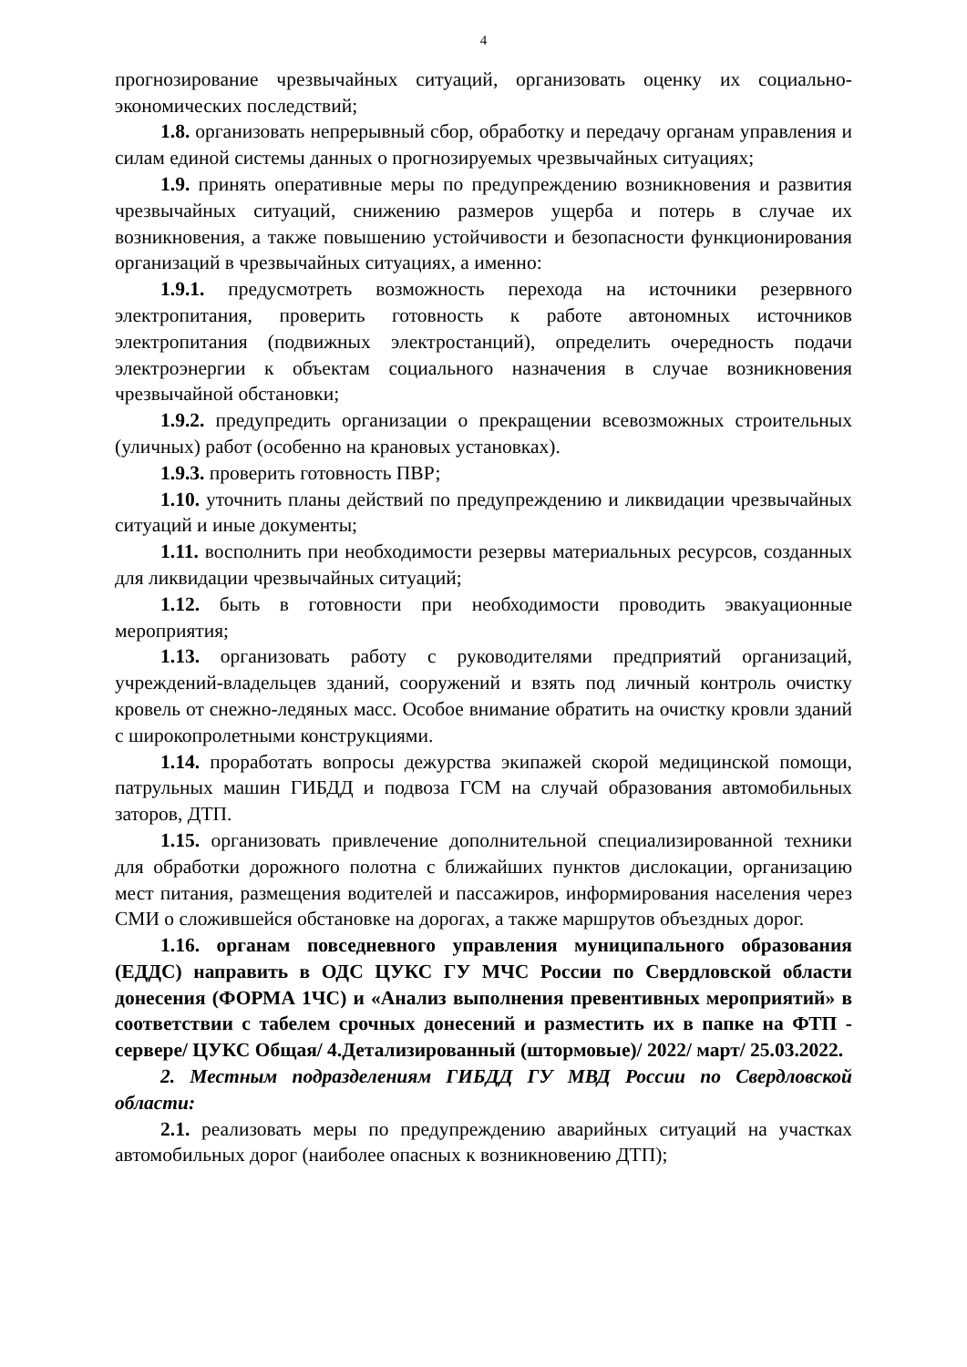4
прогнозирование чрезвычайных ситуаций, организовать оценку их социально-экономических последствий;
1.8. организовать непрерывный сбор, обработку и передачу органам управления и силам единой системы данных о прогнозируемых чрезвычайных ситуациях;
1.9. принять оперативные меры по предупреждению возникновения и развития чрезвычайных ситуаций, снижению размеров ущерба и потерь в случае их возникновения, а также повышению устойчивости и безопасности функционирования организаций в чрезвычайных ситуациях, а именно:
1.9.1. предусмотреть возможность перехода на источники резервного электропитания, проверить готовность к работе автономных источников электропитания (подвижных электростанций), определить очередность подачи электроэнергии к объектам социального назначения в случае возникновения чрезвычайной обстановки;
1.9.2. предупредить организации о прекращении всевозможных строительных (уличных) работ (особенно на крановых установках).
1.9.3. проверить готовность ПВР;
1.10. уточнить планы действий по предупреждению и ликвидации чрезвычайных ситуаций и иные документы;
1.11. восполнить при необходимости резервы материальных ресурсов, созданных для ликвидации чрезвычайных ситуаций;
1.12. быть в готовности при необходимости проводить эвакуационные мероприятия;
1.13. организовать работу с руководителями предприятий организаций, учреждений-владельцев зданий, сооружений и взять под личный контроль очистку кровель от снежно-ледяных масс. Особое внимание обратить на очистку кровли зданий с широкопролетными конструкциями.
1.14. проработать вопросы дежурства экипажей скорой медицинской помощи, патрульных машин ГИБДД и подвоза ГСМ на случай образования автомобильных заторов, ДТП.
1.15. организовать привлечение дополнительной специализированной техники для обработки дорожного полотна с ближайших пунктов дислокации, организацию мест питания, размещения водителей и пассажиров, информирования населения через СМИ о сложившейся обстановке на дорогах, а также маршрутов объездных дорог.
1.16. органам повседневного управления муниципального образования (ЕДДС) направить в ОДС ЦУКС ГУ МЧС России по Свердловской области донесения (ФОРМА 1ЧС) и «Анализ выполнения превентивных мероприятий» в соответствии с табелем срочных донесений и разместить их в папке на ФТП - сервере/ ЦУКС Общая/ 4.Детализированный (штормовые)/ 2022/ март/ 25.03.2022.
2. Местным подразделениям ГИБДД ГУ МВД России по Свердловской области:
2.1. реализовать меры по предупреждению аварийных ситуаций на участках автомобильных дорог (наиболее опасных к возникновению ДТП);